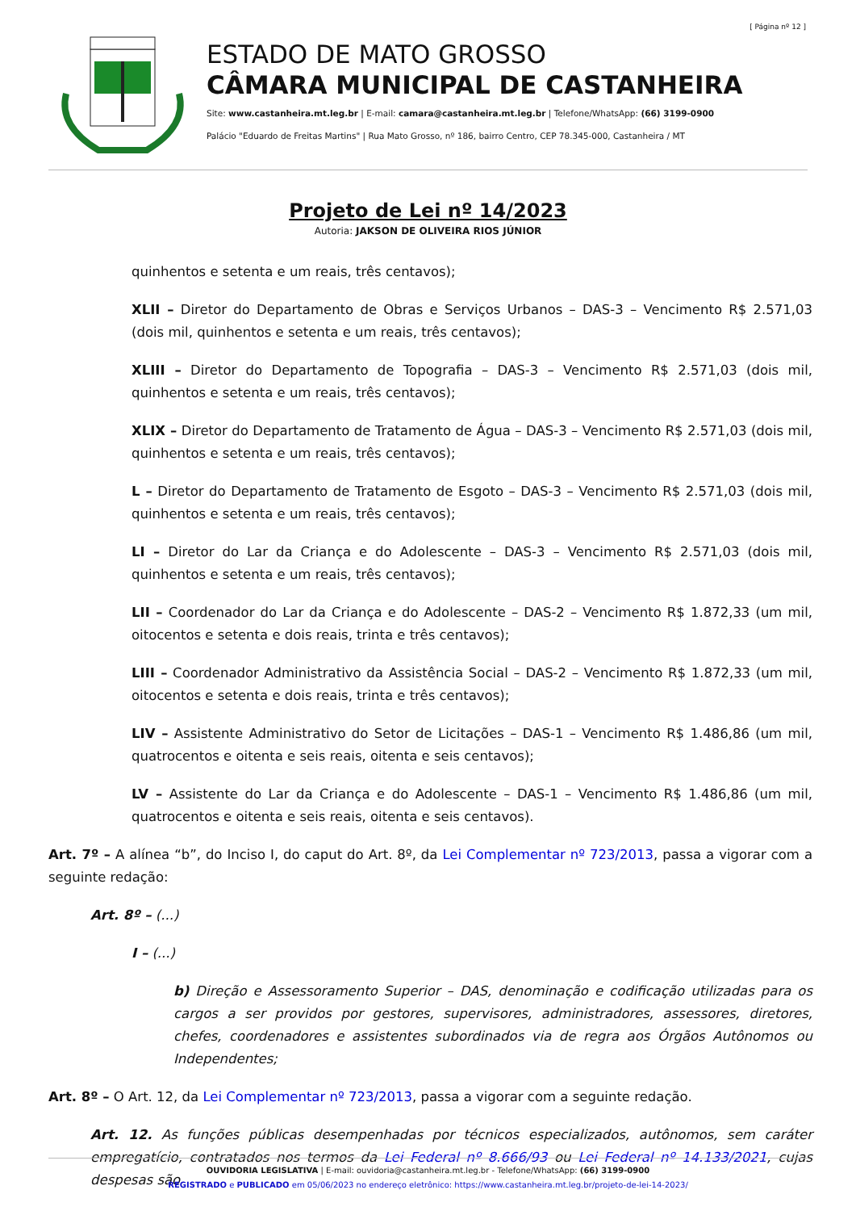[ Página nº 12 ]
ESTADO DE MATO GROSSO
CÂMARA MUNICIPAL DE CASTANHEIRA
Site: www.castanheira.mt.leg.br | E-mail: camara@castanheira.mt.leg.br | Telefone/WhatsApp: (66) 3199-0900
Palácio "Eduardo de Freitas Martins" | Rua Mato Grosso, nº 186, bairro Centro, CEP 78.345-000, Castanheira / MT
Projeto de Lei nº 14/2023
Autoria: JAKSON DE OLIVEIRA RIOS JÚNIOR
quinhentos e setenta e um reais, três centavos);
XLII – Diretor do Departamento de Obras e Serviços Urbanos – DAS-3 – Vencimento R$ 2.571,03 (dois mil, quinhentos e setenta e um reais, três centavos);
XLIII – Diretor do Departamento de Topografia – DAS-3 – Vencimento R$ 2.571,03 (dois mil, quinhentos e setenta e um reais, três centavos);
XLIX – Diretor do Departamento de Tratamento de Água – DAS-3 – Vencimento R$ 2.571,03 (dois mil, quinhentos e setenta e um reais, três centavos);
L – Diretor do Departamento de Tratamento de Esgoto – DAS-3 – Vencimento R$ 2.571,03 (dois mil, quinhentos e setenta e um reais, três centavos);
LI – Diretor do Lar da Criança e do Adolescente – DAS-3 – Vencimento R$ 2.571,03 (dois mil, quinhentos e setenta e um reais, três centavos);
LII – Coordenador do Lar da Criança e do Adolescente – DAS-2 – Vencimento R$ 1.872,33 (um mil, oitocentos e setenta e dois reais, trinta e três centavos);
LIII – Coordenador Administrativo da Assistência Social – DAS-2 – Vencimento R$ 1.872,33 (um mil, oitocentos e setenta e dois reais, trinta e três centavos);
LIV – Assistente Administrativo do Setor de Licitações – DAS-1 – Vencimento R$ 1.486,86 (um mil, quatrocentos e oitenta e seis reais, oitenta e seis centavos);
LV – Assistente do Lar da Criança e do Adolescente – DAS-1 – Vencimento R$ 1.486,86 (um mil, quatrocentos e oitenta e seis reais, oitenta e seis centavos).
Art. 7º – A alínea “b”, do Inciso I, do caput do Art. 8º, da Lei Complementar nº 723/2013, passa a vigorar com a seguinte redação:
Art. 8º – (...)
I – (...)
b) Direção e Assessoramento Superior – DAS, denominação e codificação utilizadas para os cargos a ser providos por gestores, supervisores, administradores, assessores, diretores, chefes, coordenadores e assistentes subordinados via de regra aos Órgãos Autônomos ou Independentes;
Art. 8º – O Art. 12, da Lei Complementar nº 723/2013, passa a vigorar com a seguinte redação.
Art. 12. As funções públicas desempenhadas por técnicos especializados, autônomos, sem caráter empregatício, contratados nos termos da Lei Federal nº 8.666/93 ou Lei Federal nº 14.133/2021, cujas despesas são
OUVIDORIA LEGISLATIVA | E-mail: ouvidoria@castanheira.mt.leg.br - Telefone/WhatsApp: (66) 3199-0900
REGISTRADO e PUBLICADO em 05/06/2023 no endereço eletrônico: https://www.castanheira.mt.leg.br/projeto-de-lei-14-2023/